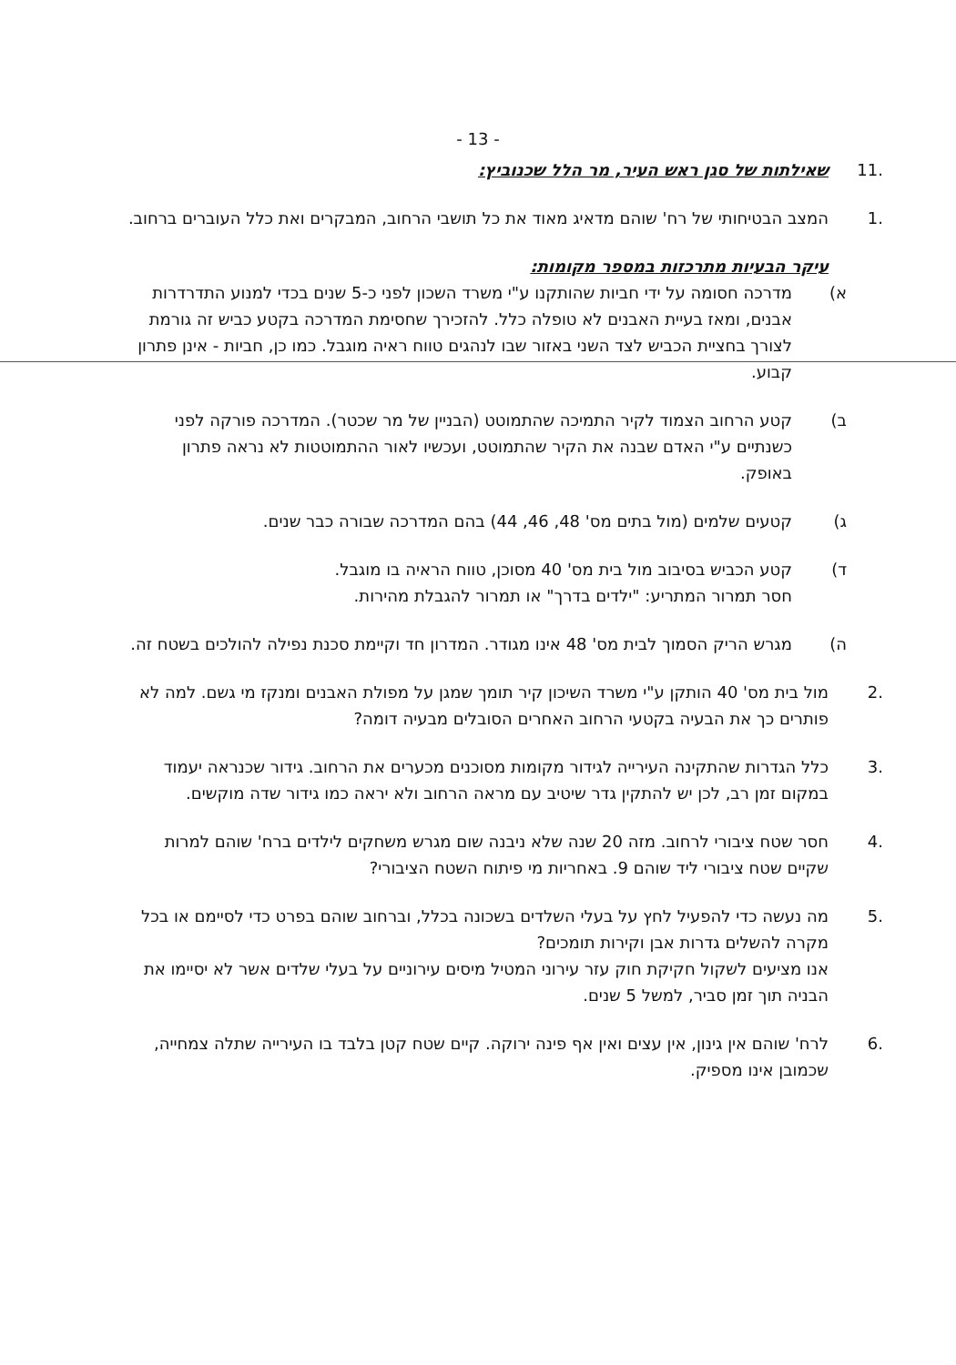- 13 -
.11 שאילתות של סגן ראש העיר, מר הלל שכנוביץ:
.1 המצב הבטיחותי של רח' שוהם מדאיג מאוד את כל תושבי הרחוב, המבקרים ואת כלל העוברים ברחוב.
עיקר הבעיות מתרכזות במספר מקומות:
א) מדרכה חסומה על ידי חביות שהותקנו ע"י משרד השכון לפני כ-5 שנים בכדי למנוע התדרדרות אבנים, ומאז בעיית האבנים לא טופלה כלל. להזכירך שחסימת המדרכה בקטע כביש זה גורמת לצורך בחציית הכביש לצד השני באזור שבו לנהגים טווח ראיה מוגבל. כמו כן, חביות - אינן פתרון קבוע.
ב) קטע הרחוב הצמוד לקיר התמיכה שהתמוטט (הבניין של מר שכטר). המדרכה פורקה לפני כשנתיים ע"י האדם שבנה את הקיר שהתמוטט, ועכשיו לאור ההתמוטטות לא נראה פתרון באופק.
ג) קטעים שלמים (מול בתים מס' 48, 46, 44) בהם המדרכה שבורה כבר שנים.
ד) קטע הכביש בסיבוב מול בית מס' 40 מסוכן, טווח הראיה בו מוגבל.
חסר תמרור המתריע: "ילדים בדרך" או תמרור להגבלת מהירות.
ה) מגרש הריק הסמוך לבית מס' 48 אינו מגודר. המדרון חד וקיימת סכנת נפילה להולכים בשטח זה.
.2 מול בית מס' 40 הותקן ע"י משרד השיכון קיר תומך שמגן על מפולת האבנים ומנקז מי גשם. למה לא פותרים כך את הבעיה בקטעי הרחוב האחרים הסובלים מבעיה דומה?
.3 כלל הגדרות שהתקינה העירייה לגידור מקומות מסוכנים מכערים את הרחוב. גידור שכנראה יעמוד במקום זמן רב, לכן יש להתקין גדר שיטיב עם מראה הרחוב ולא יראה כמו גידור שדה מוקשים.
.4 חסר שטח ציבורי לרחוב. מזה 20 שנה שלא ניבנה שום מגרש משחקים לילדים ברח' שוהם למרות שקיים שטח ציבורי ליד שוהם 9. באחריות מי פיתוח השטח הציבורי?
.5 מה נעשה כדי להפעיל לחץ על בעלי השלדים בשכונה בכלל, וברחוב שוהם בפרט כדי לסיימם או בכל מקרה להשלים גדרות אבן וקירות תומכים?
אנו מציעים לשקול חקיקת חוק עזר עירוני המטיל מיסים עירוניים על בעלי שלדים אשר לא יסיימו את הבניה תוך זמן סביר, למשל 5 שנים.
.6 לרח' שוהם אין גינון, אין עצים ואין אף פינה ירוקה. קיים שטח קטן בלבד בו העירייה שתלה צמחייה, שכמובן אינו מספיק.